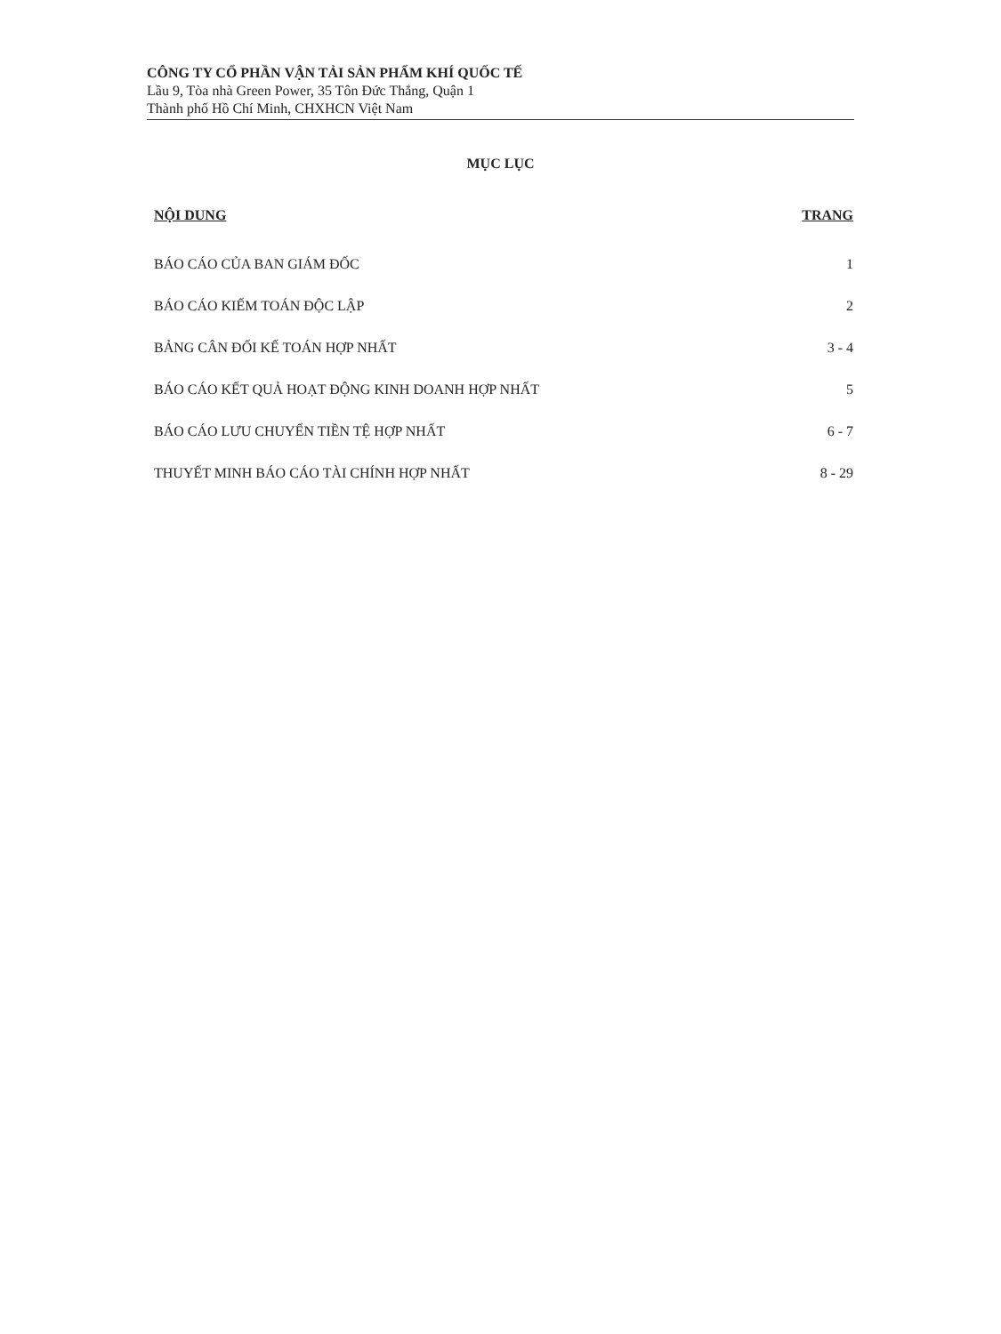CÔNG TY CỔ PHẦN VẬN TẢI SẢN PHẨM KHÍ QUỐC TẾ
Lầu 9, Tòa nhà Green Power, 35 Tôn Đức Thắng, Quận 1
Thành phố Hồ Chí Minh, CHXHCN Việt Nam
MỤC LỤC
| NỘI DUNG | TRANG |
| --- | --- |
| BÁO CÁO CỦA BAN GIÁM ĐỐC | 1 |
| BÁO CÁO KIỂM TOÁN ĐỘC LẬP | 2 |
| BẢNG CÂN ĐỐI KẾ TOÁN HỢP NHẤT | 3 - 4 |
| BÁO CÁO KẾT QUẢ HOẠT ĐỘNG KINH DOANH HỢP NHẤT | 5 |
| BÁO CÁO LƯU CHUYỂN TIỀN TỆ HỢP NHẤT | 6 - 7 |
| THUYẾT MINH BÁO CÁO TÀI CHÍNH HỢP NHẤT | 8 - 29 |